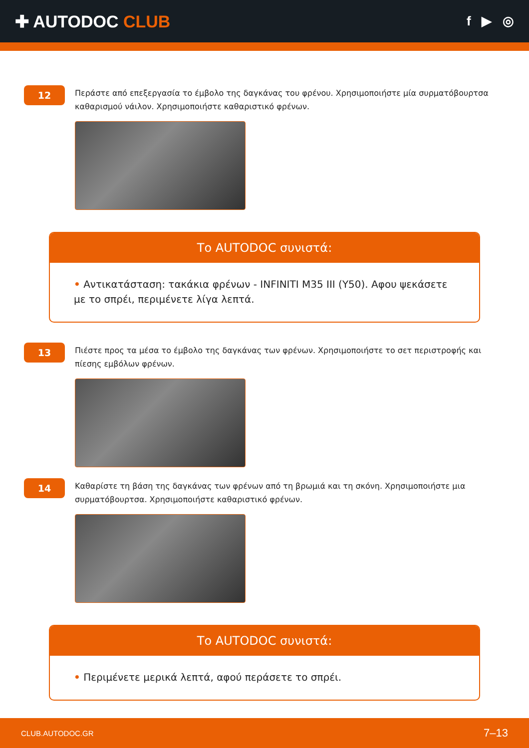✚ AUTODOC CLUB
f ▶ ◎
12
Περάστε από επεξεργασία το έμβολο της δαγκάνας του φρένου. Χρησιμοποιήστε μία συρματόβουρτσα καθαρισμού νάιλον. Χρησιμοποιήστε καθαριστικό φρένων.
Το AUTODOC συνιστά:
• Αντικατάσταση: τακάκια φρένων - INFINITI M35 III (Y50). Αφου ψεκάσετε με το σπρέι, περιμένετε λίγα λεπτά.
13
Πιέστε προς τα μέσα το έμβολο της δαγκάνας των φρένων. Χρησιμοποιήστε το σετ περιστροφής και πίεσης εμβόλων φρένων.
14
Καθαρίστε τη βάση της δαγκάνας των φρένων από τη βρωμιά και τη σκόνη. Χρησιμοποιήστε μια συρματόβουρτσα. Χρησιμοποιήστε καθαριστικό φρένων.
Το AUTODOC συνιστά:
• Περιμένετε μερικά λεπτά, αφού περάσετε το σπρέι.
CLUB.AUTODOC.GR 7–13